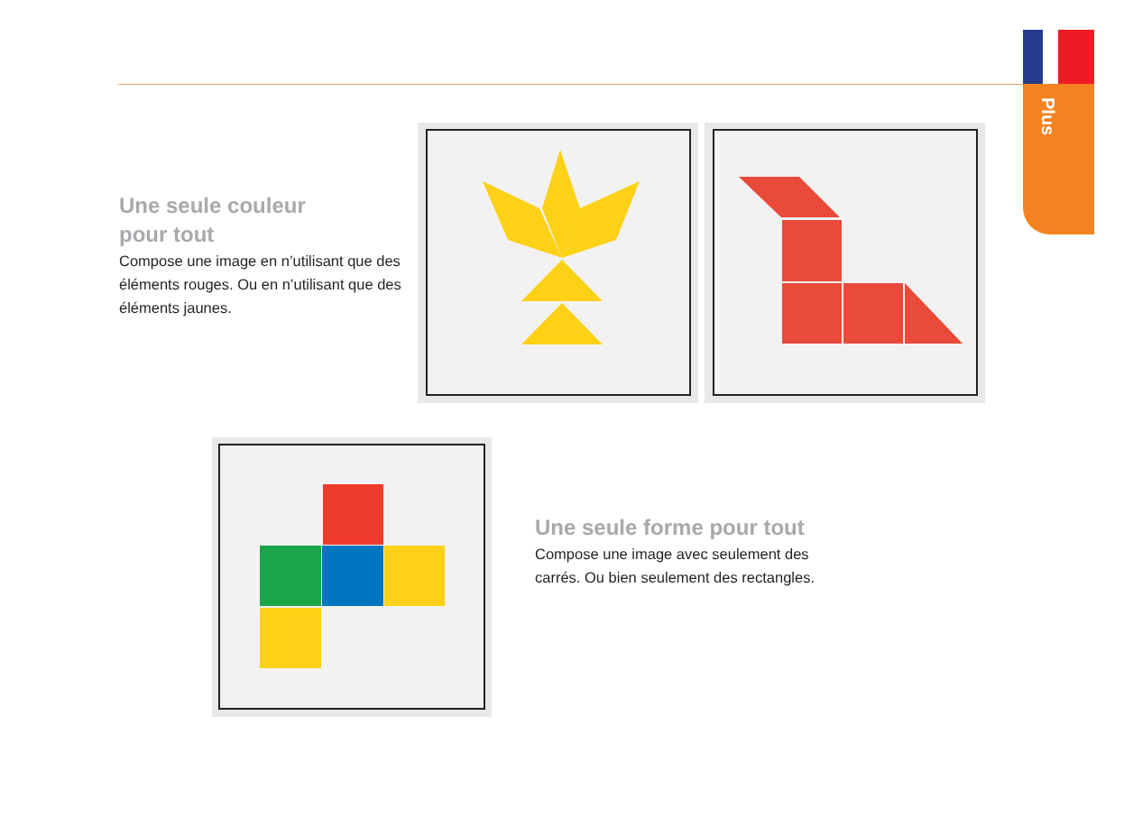Plus
Une seule couleur
pour tout
Compose une image en n’utilisant que des éléments rouges. Ou en n’utilisant que des éléments jaunes.
Une seule forme pour tout
Compose une image avec seulement des carrés. Ou bien seulement des rectangles.